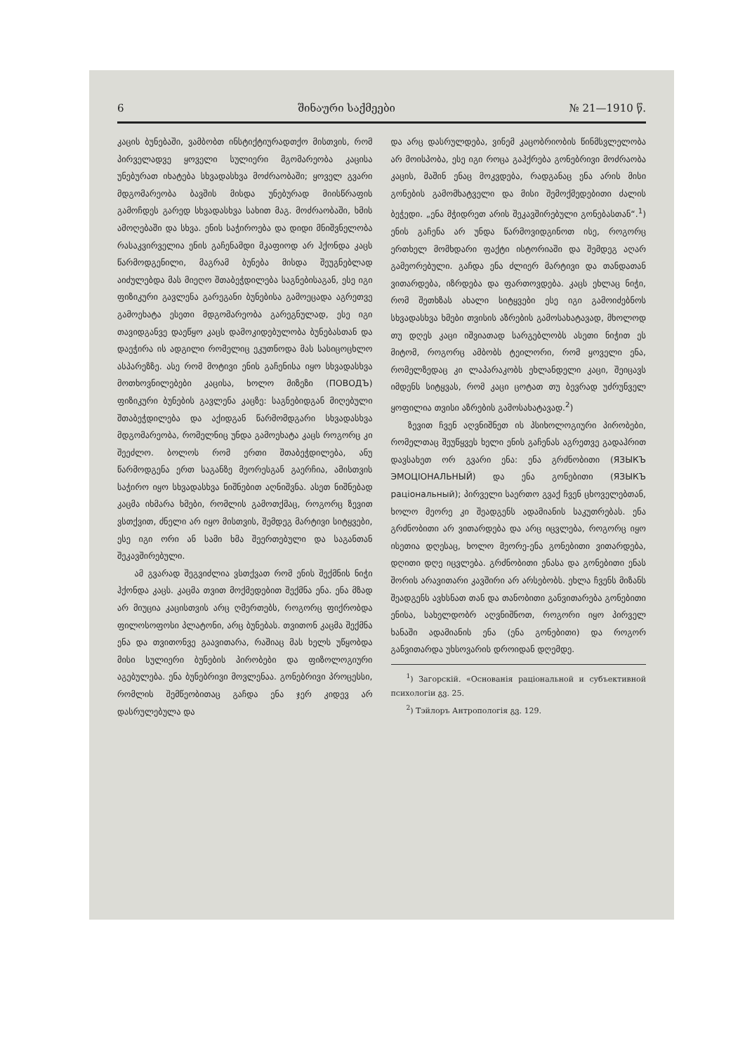6 შინაური საქმეები № 21—1910 წ.
კაცის ბუნებაში, ვამბობთ ინსტიქტიურადთქო მისთვის, რომ პირველადვე ყოველი სულიერი მგომარეობა კაცისა უნებურათ იხატება სხვადასხვა მოძრაობაში; ყოველ გვარი მდგომარეობა ბავშის მისდა უნებურად მიისწრაფის გამოჩდეს გარედ სხვადასხვა სახით მაგ. მოძრაობაში, ხმის ამოღებაში და სხვა. ენის საჭიროება და დიდი მნიშვნელობა რასაკვირველია ენის გაჩენამდი მკაფიოდ არ ჰქონდა კაცს წარმოდგენილი, მაგრამ ბუნება მისდა შეუგნებლად აიძულებდა მას მიეღო შთაბეჭდილება საგნებისაგან, ესე იგი ფიზიკური გავლენა გარეგანი ბუნებისა გამოეცადა აგრეთვე გამოეხატა ესეთი მდგომარეობა გარეგნულად, ესე იგი თავიდგანვე დაეწყო კაცს დამოკიდებულობა ბუნებასთან და დაეჭირა ის ადგილი რომელიც ეკუთნოდა მას სასიცოცხლო ასპარეზზე. ასე რომ მოტივი ენის გაჩენისა იყო სხვადასხვა მოთხოვნილებები კაცისა, ხოლო მიზეზი (ПОВОДЪ) ფიზიკური ბუნების გავლენა კაცზე: საგნებიდგან მიღებული შთაბეჭდილება და აქიდგან წარმომდგარი სხვადასხვა მდგომარეობა, რომელნიც უნდა გამოეხატა კაცს როგორც კი შეეძლო. ბოლოს რომ ერთი შთაბეჭდილება, ანუ წარმოდგენა ერთ საგანზე მეორესგან გაერჩია, ამისთვის საჭირო იყო სხვადასხვა ნიშნებით აღნიშვნა. ასეთ ნიშნებად კაცმა იხმარა ხმები, რომლის გამოთქმაც, როგორც ზევით ვსთქვით, ძნელი არ იყო მისთვის, შემდეგ მარტივი სიტყვები, ესე იგი ორი ან სამი ხმა შეერთებული და საგანთან შეკავშირებული.
ამ გვარად შეგვიძლია ვსთქვათ რომ ენის შექმნის ნიჭი ჰქონდა კაცს. კაცმა თვით მოქმედებით შექმნა ენა. ენა მზად არ მიუცია კაცისთვის არც ღმერთებს, როგორც ფიქრობდა ფილოსოფოსი პლატონი, არც ბუნებას. თვითონ კაცმა შექმნა ენა და თვითონვე გაავითარა, რაშიაც მას ხელს უწყობდა მისი სულიერი ბუნების პირობები და ფიზოლოგიური აგებულება. ენა ბუნებრივი მოვლენაა. გონებრივი პროცესსი, რომლის შემწეობითაც გაჩდა ენა ჯერ კიდევ არ დასრულებულა და
და არც დასრულდება, ვინემ კაცობრიობის წინმსვლელობა არ მოისპობა, ესე იგი როცა გაჰქრება გონებრივი მოძრაობა კაცის, მაშინ ენაც მოკვდება, რადგანაც ენა არის მისი გონების გამომხატველი და მისი შემოქმედებითი ძალის ბეჭედი. „ენა მჭიდრეთ არის შეკავშირებული გონებასთან“.<sup>1</sup>) ენის გაჩენა არ უნდა წარმოვიდგინოთ ისე, როგორც ერთხელ მომხდარი ფაქტი ისტორიაში და შემდეგ აღარ გამეორებული. გაჩდა ენა ძლიერ მარტივი და თანდათან ვითარდება, იზრდება და ფართოვდება. კაცს ეხლაც ნიჭი, რომ შეთხზას ახალი სიტყვები ესე იგი გამოიძებნოს სხვადასხვა ხმები თვისის აზრების გამოსახატავად, მხოლოდ თუ დღეს კაცი იშვიათად სარგებლობს ასეთი ნიჭით ეს მიტომ, როგორც ამბობს ტეილორი, რომ ყოველი ენა, რომელზედაც კი ლაპარაკობს ეხლანდელი კაცი, შეიცავს იმდენს სიტყვას, რომ კაცი ცოტათ თუ ბევრად უძრუნველ ყოფილია თვისი აზრების გამოსახატავად.<sup>2</sup>)
ზევით ჩვენ აღვნიშნეთ ის პსიხოლოგიური პირობები, რომელთაც შეუწყვეს ხელი ენის გაჩენას აგრეთვე გადაჰრით დავსახეთ ორ გვარი ენა: ენა გრძნობითი (ЯЗЫКЪ ЭМОЦІОНАЛЬНЫЙ) და ენა გონებითი (ЯЗЫКЪ раціональный); პირველი საერთო გვაქ ჩვენ ცხოველებთან, ხოლო მეორე კი შეადგენს ადამიანის საკუთრებას. ენა გრძნობითი არ ვითარდება და არც იცვლება, როგორც იყო ისეთია დღესაც, ხოლო მეორე-ენა გონებითი ვითარდება, დღითი დღე იცვლება. გრძნობითი ენასა და გონებითი ენას შორის არავითარი კავშირი არ არსებობს. ეხლა ჩვენს მიზანს შეადგენს ავხსნათ თან და თანობითი განვითარება გონებითი ენისა, სახელდობრ აღვნიშნოთ, როგორი იყო პირველ ხანაში ადამიანის ენა (ენა გონებითი) და როგორ განვითარდა უხსოვარის დროიდან დღემდე.
<sup>1</sup>) Загорскій. «Основанія раціональной и субъективной психологіи გვ. 25.
<sup>2</sup>) Тэйлоръ Антропологія გვ. 129.